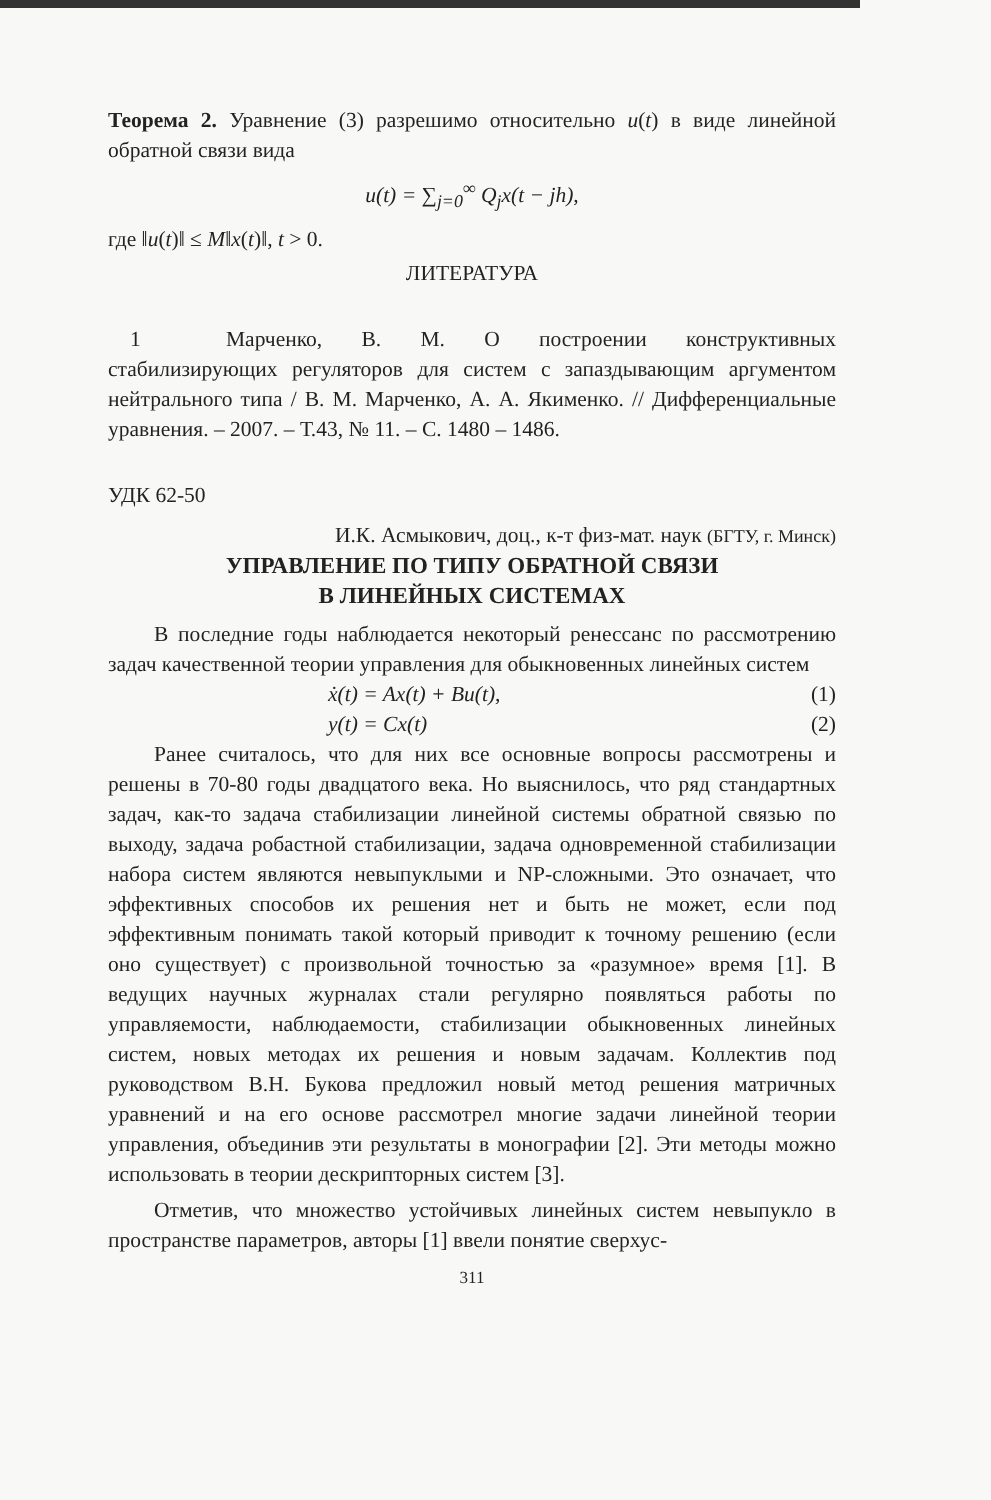Теорема 2. Уравнение (3) разрешимо относительно u(t) в виде линейной обратной связи вида
u(t) = ∑<sub>j=0</sub><sup>∞</sup> Q<sub>j</sub>x(t − jh),
где ‖u(t)‖ ≤ M‖x(t)‖, t > 0.
ЛИТЕРАТУРА
1 Марченко, В. М. О построении конструктивных стабилизирующих регуляторов для систем с запаздывающим аргументом нейтрального типа / В. М. Марченко, А. А. Якименко. // Дифференциальные уравнения. – 2007. – Т.43, № 11. – С. 1480 – 1486.
УДК 62-50
И.К. Асмыкович, доц., к-т физ-мат. наук (БГТУ, г. Минск)
УПРАВЛЕНИЕ ПО ТИПУ ОБРАТНОЙ СВЯЗИ
В ЛИНЕЙНЫХ СИСТЕМАХ
В последние годы наблюдается некоторый ренессанс по рассмотрению задач качественной теории управления для обыкновенных линейных систем
ẋ(t) = Ax(t) + Bu(t), (1)
y(t) = Cx(t) (2)
Ранее считалось, что для них все основные вопросы рассмотрены и решены в 70-80 годы двадцатого века. Но выяснилось, что ряд стандартных задач, как-то задача стабилизации линейной системы обратной связью по выходу, задача робастной стабилизации, задача одновременной стабилизации набора систем являются невыпуклыми и NP-сложными. Это означает, что эффективных способов их решения нет и быть не может, если под эффективным понимать такой который приводит к точному решению (если оно существует) с произвольной точностью за «разумное» время [1]. В ведущих научных журналах стали регулярно появляться работы по управляемости, наблюдаемости, стабилизации обыкновенных линейных систем, новых методах их решения и новым задачам. Коллектив под руководством В.Н. Букова предложил новый метод решения матричных уравнений и на его основе рассмотрел многие задачи линейной теории управления, объединив эти результаты в монографии [2]. Эти методы можно использовать в теории дескрипторных систем [3].
Отметив, что множество устойчивых линейных систем невыпукло в пространстве параметров, авторы [1] ввели понятие сверхус-
311